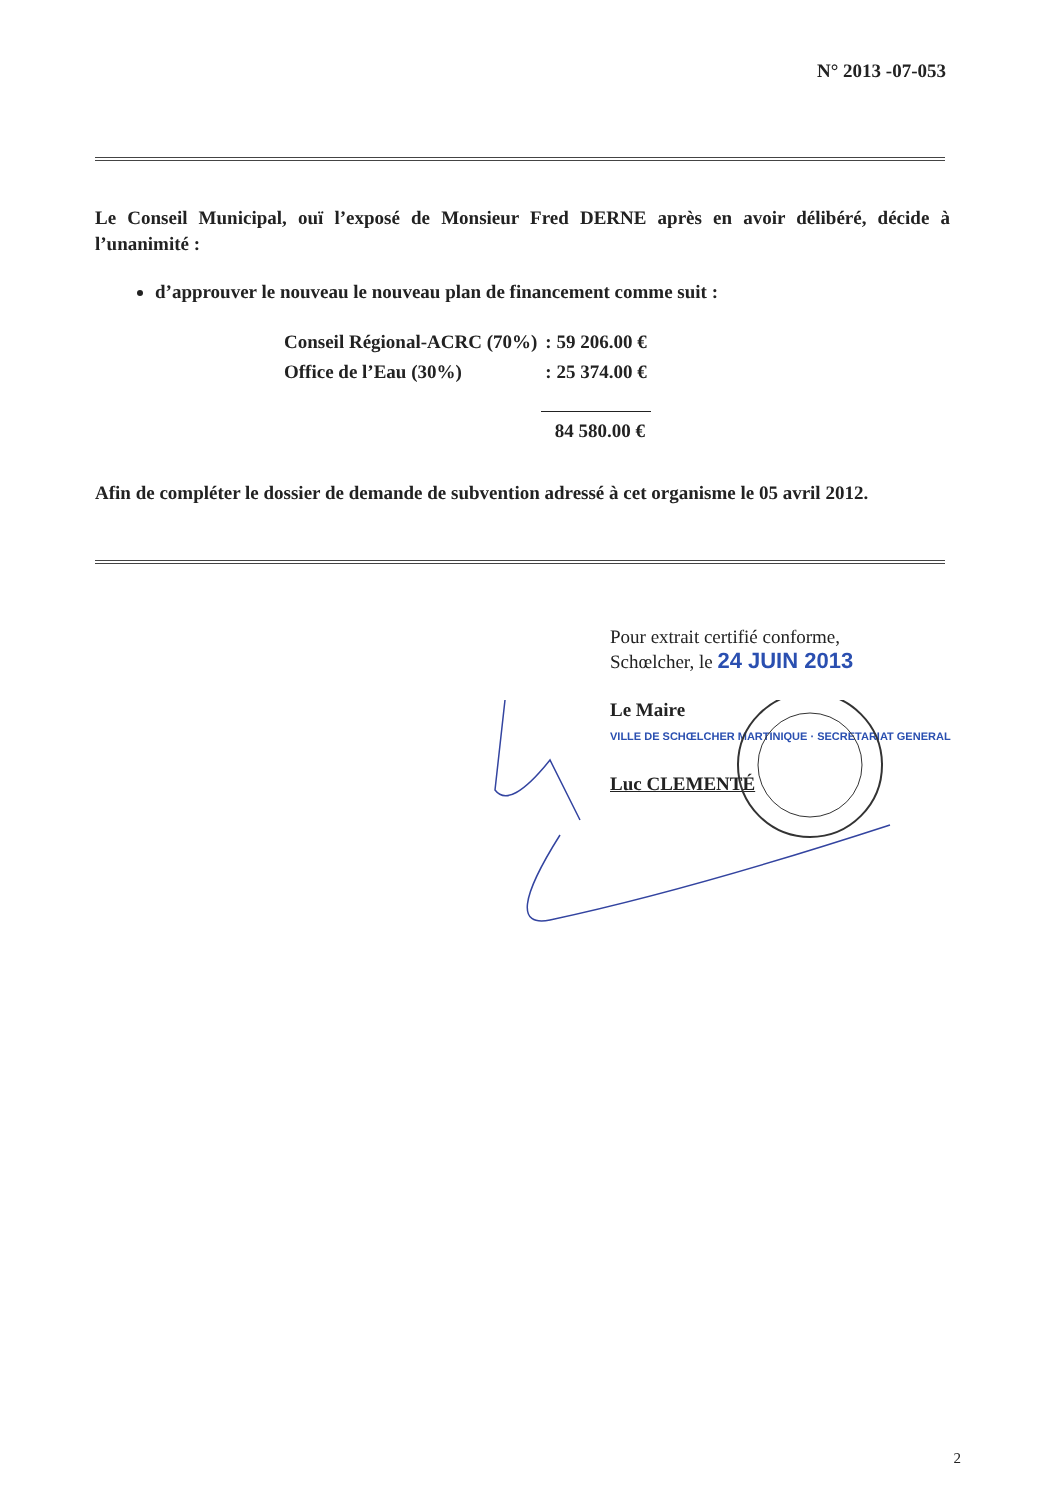N° 2013 -07-053
Le Conseil Municipal, ouï l’exposé de Monsieur Fred DERNE après en avoir délibéré, décide à l’unanimité :
d’approuver le nouveau le nouveau plan de financement comme suit :
| Conseil Régional-ACRC (70%) | : 59 206.00 € |
| Office de l’Eau (30%) | : 25 374.00 € |
| | 84 580.00 € |
Afin de compléter le dossier de demande de subvention adressé à cet organisme le 05 avril 2012.
Pour extrait certifié conforme,
Schœlcher, le 24 JUIN 2013
Le Maire
VILLE DE SCHŒLCHER MARTINIQUE · SECRETARIAT GENERAL
Luc CLEMENTÉ
2